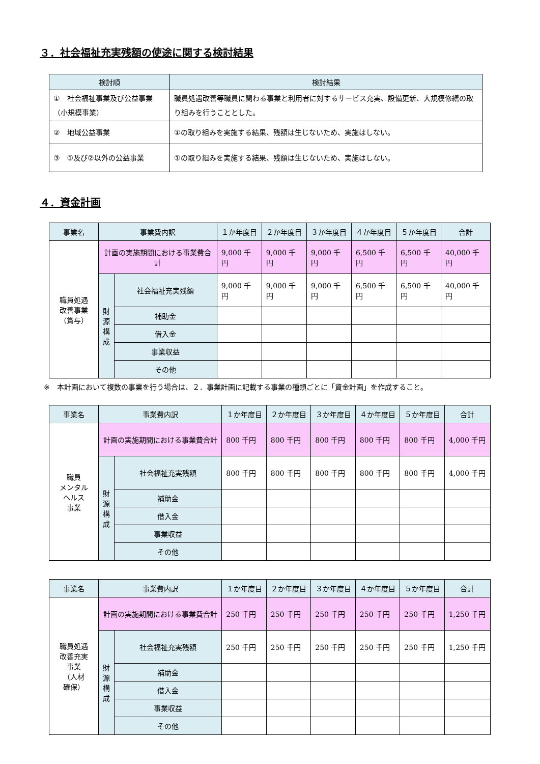３．社会福祉充実残額の使途に関する検討結果
| 検討順 | 検討結果 |
| --- | --- |
| ① 社会福祉事業及び公益事業（小規模事業） | 職員処遇改善等職員に関わる事業と利用者に対するサービス充実、設備更新、大規模修繕の取り組みを行うこととした。 |
| ② 地域公益事業 | ①の取り組みを実施する結果、残額は生じないため、実施はしない。 |
| ③ ①及び②以外の公益事業 | ①の取り組みを実施する結果、残額は生じないため、実施はしない。 |
４．資金計画
| 事業名 | 事業費内訳 | | １か年度目 | ２か年度目 | ３か年度目 | ４か年度目 | ５か年度目 | 合計 |
| --- | --- | --- | --- | --- | --- | --- | --- | --- |
| 職員処遇 改善事業 （賞与） | 計画の実施期間における事業費合計 | | 9,000 千円 | 9,000 千円 | 9,000 千円 | 6,500 千円 | 6,500 千円 | 40,000 千円 |
| | 財源構成 | 社会福祉充実残額 | 9,000 千円 | 9,000 千円 | 9,000 千円 | 6,500 千円 | 6,500 千円 | 40,000 千円 |
| | | 補助金 | | | | | | |
| | | 借入金 | | | | | | |
| | | 事業収益 | | | | | | |
| | | その他 | | | | | | |
※　本計画において複数の事業を行う場合は、２．事業計画に記載する事業の種類ごとに「資金計画」を作成すること。
| 事業名 | 事業費内訳 | | １か年度目 | ２か年度目 | ３か年度目 | ４か年度目 | ５か年度目 | 合計 |
| --- | --- | --- | --- | --- | --- | --- | --- | --- |
| 職員 メンタル ヘルス 事業 | 計画の実施期間における事業費合計 | | 800 千円 | 800 千円 | 800 千円 | 800 千円 | 800 千円 | 4,000 千円 |
| | 財源構成 | 社会福祉充実残額 | 800 千円 | 800 千円 | 800 千円 | 800 千円 | 800 千円 | 4,000 千円 |
| | | 補助金 | | | | | | |
| | | 借入金 | | | | | | |
| | | 事業収益 | | | | | | |
| | | その他 | | | | | | |
| 事業名 | 事業費内訳 | | １か年度目 | ２か年度目 | ３か年度目 | ４か年度目 | ５か年度目 | 合計 |
| --- | --- | --- | --- | --- | --- | --- | --- | --- |
| 職員処遇 改善充実 事業 （人材 確保） | 計画の実施期間における事業費合計 | | 250 千円 | 250 千円 | 250 千円 | 250 千円 | 250 千円 | 1,250 千円 |
| | 財源構成 | 社会福祉充実残額 | 250 千円 | 250 千円 | 250 千円 | 250 千円 | 250 千円 | 1,250 千円 |
| | | 補助金 | | | | | | |
| | | 借入金 | | | | | | |
| | | 事業収益 | | | | | | |
| | | その他 | | | | | | |